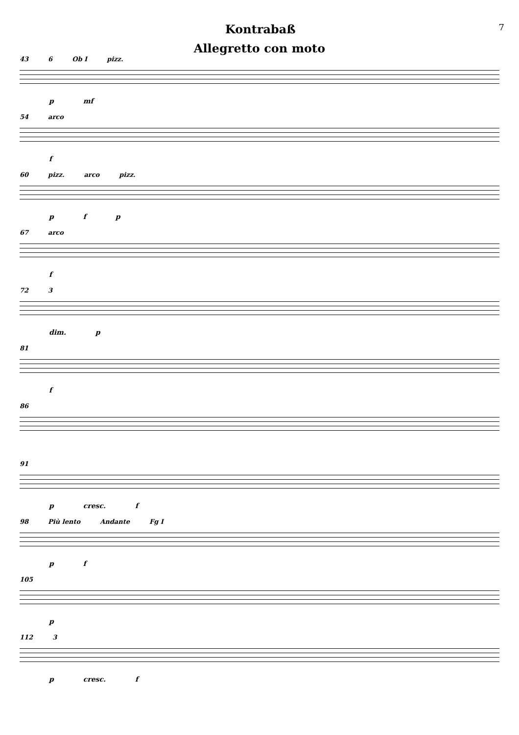Kontrabaß
7
Allegretto con moto
43 6 Ob I pizz.
p mf
54 arco
f
60 pizz. arco pizz.
p f p
67 arco
f
72 3
dim. p
81
f
86
91
p cresc. f
98 Più lento Andante Fg I
p f
105
p
112 3
p cresc. f